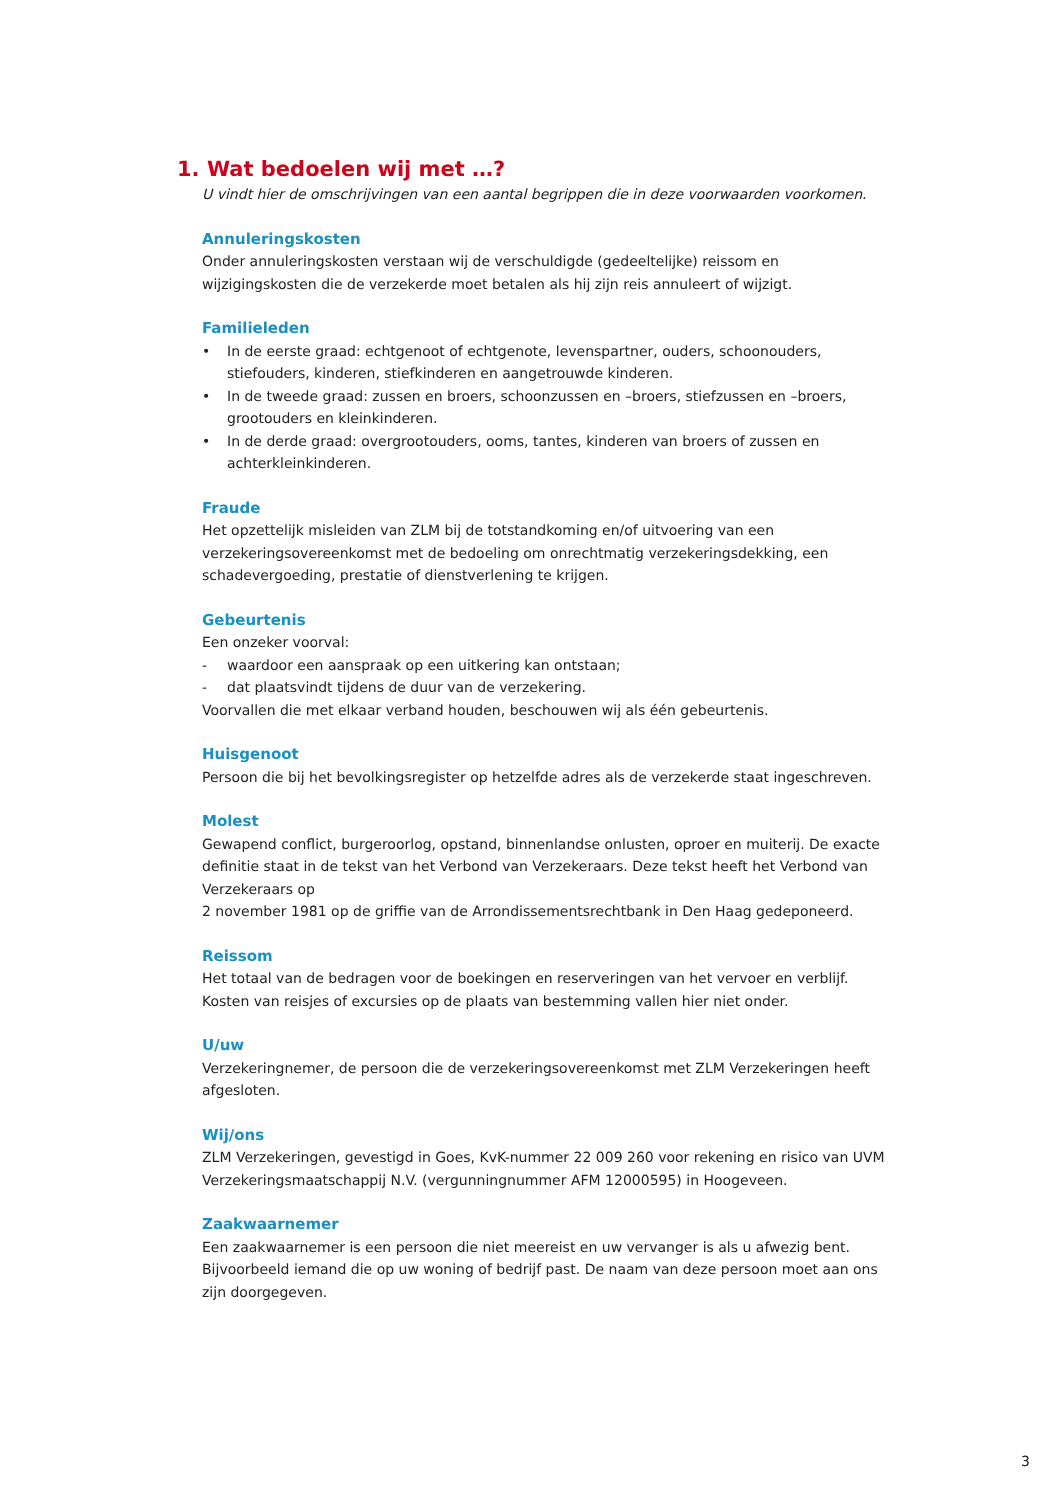1. Wat bedoelen wij met …?
U vindt hier de omschrijvingen van een aantal begrippen die in deze voorwaarden voorkomen.
Annuleringskosten
Onder annuleringskosten verstaan wij de verschuldigde (gedeeltelijke) reissom en wijzigingskosten die de verzekerde moet betalen als hij zijn reis annuleert of wijzigt.
Familieleden
• In de eerste graad: echtgenoot of echtgenote, levenspartner, ouders, schoonouders, stiefouders, kinderen, stiefkinderen en aangetrouwde kinderen.
• In de tweede graad: zussen en broers, schoonzussen en –broers, stiefzussen en –broers, grootouders en kleinkinderen.
• In de derde graad: overgrootouders, ooms, tantes, kinderen van broers of zussen en achterkleinkinderen.
Fraude
Het opzettelijk misleiden van ZLM bij de totstandkoming en/of uitvoering van een
verzekeringsovereenkomst met de bedoeling om onrechtmatig verzekeringsdekking, een
schadevergoeding, prestatie of dienstverlening te krijgen.
Gebeurtenis
Een onzeker voorval:
- waardoor een aanspraak op een uitkering kan ontstaan;
- dat plaatsvindt tijdens de duur van de verzekering.
Voorvallen die met elkaar verband houden, beschouwen wij als één gebeurtenis.
Huisgenoot
Persoon die bij het bevolkingsregister op hetzelfde adres als de verzekerde staat ingeschreven.
Molest
Gewapend conflict, burgeroorlog, opstand, binnenlandse onlusten, oproer en muiterij. De exacte definitie staat in de tekst van het Verbond van Verzekeraars. Deze tekst heeft het Verbond van Verzekeraars op
2 november 1981 op de griffie van de Arrondissementsrechtbank in Den Haag gedeponeerd.
Reissom
Het totaal van de bedragen voor de boekingen en reserveringen van het vervoer en verblijf. Kosten van reisjes of excursies op de plaats van bestemming vallen hier niet onder.
U/uw
Verzekeringnemer, de persoon die de verzekeringsovereenkomst met ZLM Verzekeringen heeft
afgesloten.
Wij/ons
ZLM Verzekeringen, gevestigd in Goes, KvK-nummer 22 009 260 voor rekening en risico van UVM
Verzekeringsmaatschappij N.V. (vergunningnummer AFM 12000595) in Hoogeveen.
Zaakwaarnemer
Een zaakwaarnemer is een persoon die niet meereist en uw vervanger is als u afwezig bent. Bijvoorbeeld iemand die op uw woning of bedrijf past. De naam van deze persoon moet aan ons zijn doorgegeven.
3